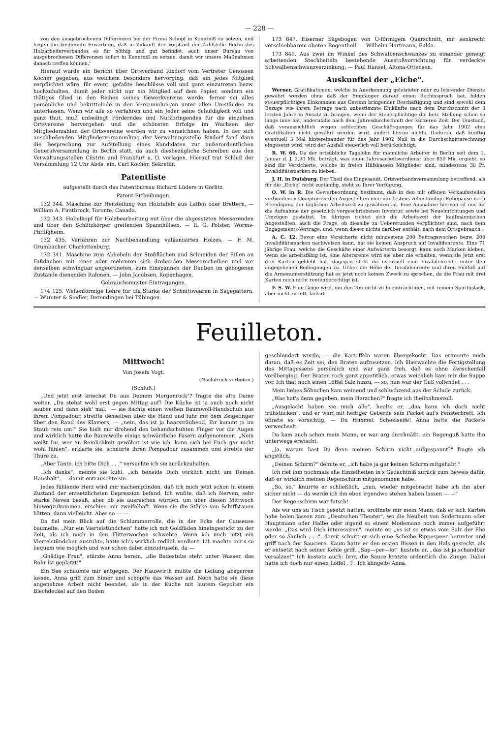— 228 —
von den ausgebrochenen Differenzen bei der Firma Schopf in Kenntniß zu setzen, und hegen die bestimmte Erwartung, daß in Zukunft der Vorstand der Zahlstelle Berlin des Holzarbeiterverbandes es für nöthig und gut befindet, auch unser Bureau von ausgebrochenen Differenzen sofort in Kenntniß zu setzen, damit wir unsere Maßnahmen danach treffen können."
Hierauf wurde ein Bericht über Ortsverband Rixdorf vom Vertreter Genossen Köcher gegeben, aus welchem besonders hervorging, daß ein jedes Mitglied verpflichtet wäre, für event. gefaßte Beschlüsse voll und ganz einzutreten bezw. hochzuhalten, damit jeder nicht nur ein Mitglied auf dem Papier, sondern ein thätiges Glied in den Reihen seines Gewerkvereins werde; ferner sei alles persönliche und bekrittelnde in den Versammlungen unter allen Umständen zu unterlassen. Wenn wir alle so verfahren und ein Jeder seine Schuldigkeit voll und ganz thut, muß unbedingt Förderndes und Nutzbringendes für die einzelnen Ortsvereine hervorgehen und die schönsten Erfolge im Wachsen der Mitgliederzahlen der Ortsvereine werden wir zu verzeichnen haben. In der sich anschließenden Mitgliederversammlung der Verwaltungsstelle Rixdorf fand dann die Besprechung zur Aufstellung eines Kandidaten zur außerordentlichen Generalversammlung in Berlin statt, da auch diesbezügliche Schreiben aus den Verwaltungsstellen Cüstrin und Frankfurt a. O. vorlagen. Hierauf trat Schluß der Versammlung 12 Uhr Abds. ein. Carl Köcher, Sekretär.
Patentliste
aufgestellt durch das Patentbureau Richard Lüders in Görlitz.
Patent-Ertheilungen.
132 344. Maschine zur Herstellung von Holztafeln aus Latten oder Brettern. — William A. Firstbrock, Toronte, Canada.
132 343. Hobelkopf für Holzbearbeitung mit über die abgesetzten Messerenden und über den Schlitzkörper greifenden Spannhülsen. — R. G. Polster, Worms-Pfiffligheim.
132 435. Verfahren zur Nachbehandlung vulkanisirten Holzes. — F. M. Grumbacher, Charlottenburg.
132 341. Maschine zum Abhobeln der Stoßflächen und Schneiden der Rillen an Faßdauben mit einer oder mehreren sich drehenden Messerscheiben und vor denselben schwingbar angeordneten, zum Einspannen der Dauben im gebogenen Zustande dienenden Rahmen. — John Jacobsen, Kopenhagen.
Gebrauchsmuster-Eintragungen.
174 125. Wellenförmige Lehre für die Stärke der Schnittwaaren in Sägegattern. — Wurster & Seidler, Derendingen bei Tübingen.
173 847. Eiserner Sägebogen von U-förmigem Querschnitt, mit senkrecht verschiebbarem oberen Bogentheil. — Wilhelm Hartmann, Fulda.
173 849. Aus zwei im Winkel des Schwalbenschwanzes zu einander geneigt arbeitenden Stechbeiteln bestehende Ausstoßvorrichtung für verdeckte Schwalbenschwanzverzinkung. — Paul Hansel, Altona-Ottensen.
Auskunftei der „Eiche".
Werner. Gratifikationen, welche in Anerkennung geleisteter oder zu leistender Dienste gewährt werden ohne daß der Empfänger darauf einen Rechtsspruch hat, bilden steuerpflichtiges Einkommen aus Gewinn bringender Beschäftigung und sind sowohl dem Bezuge wie ihrem Betrage nach unbestimmte Einkünfte nach dem Durchschnitt der 3 letzten Jahre in Ansatz zu bringen, wenn der Steuerpflichtige die betr. Stellung schon so lange inne hat, andernfalls nach dem Jahresdurchschnitt der kürzeren Zeit. Der Umstand, daß voraussichtlich wegen schlechten Geschäftsganges für das Jahr 1902 eine Gratifikation nicht gewährt werden wird, ändert hieran nichts. Dadurch, daß künftig eventuell 3 Mal hintereinander für das Jahr 1902 Null in die Durchschnittsrechnung eingesetzt wird, wird der Ausfall steuerlich voll berücksichtigt.
R. W. 60. Da der ortsübliche Tagelohn für männliche Arbeiter in Berlin seit dem 1. Januar d. J. 2,90 Mk. beträgt, was einen Jahresarbeitsverdienst über 850 Mk. ergiebt, so sind für Versicherte, welche in freien Hilfskassen Mitglieder sind, mindestens 30 Pf. Invaliditätsmarken zu kleben.
J. H. in Duisburg. Der Theil des Eingesandt, Ortsverbandsversammlung betreffend, als für die „Eiche" nicht zuständig, steht zu Ihrer Verfügung.
O. W. in R. Die Gewerbeordnung bestimmt, daß in den mit offenen Verkaufsstellen verbundenen Comptoiren den Angestellten eine mindestens zehnstündige Ruhepause nach Beendigung der täglichen Arbeitszeit zu gewähren ist. Eine Ausnahme hiervon ist nur für die Aufnahme der gesetzlich vorgeschriebenen Inventur, sowie bei Neueinrichtungen und Umzügen gestattet. Im übrigen richtet sich die Arbeitszeit der kaufmännischen Angestellten, auch die Frage, ob dieselbe zu Ueberstunden verpflichtet sind, nach dem Engagements-Vertrage, und, wenn dieser nichts darüber enthält, nach dem Ortsgebrauch.
A. C. 12. Bevor eine Versicherte nicht mindestens 200 Beitragswochen bezw. 200 Invaliditätsmarken nachweisen kann, hat sie keinen Anspruch auf Invalidenrente. Eine 71 jährige Frau, welche die Geschäfte einer Aufwärterin besorgt, kann noch Marken kleben, wenn sie arbeitsfähig ist, eine Altersrente wird sie aber nie erhalten, wenn sie jetzt erst drei Karten geklebt hat, dagegen steht ihr eventuell eine Invalidenrente unter den angegebenen Bedingungen zu. Ueber die Höhe der Invalidenrente und ihren Einfluß auf die Armenunterstützung hat es jetzt noch keinen Zweck zu sprechen, da die Frau mit drei Karten noch nicht rentenberechtigt ist.
F. S. W. Eine Geige wird, um den Ton nicht zu beeinträchtigen, mit reinem Spirituslack, aber nicht zu fett, lackirt.
Feuilleton.
Mittwoch!
Von Josefa Vogt.
(Nachdruck verboten.)
(Schluß.)
„Und jetzt erst kriechst Du aus Deinem Morgenrock"? fragte die alte Dame weiter. „Du stehst wohl erst gegen Mittag auf? Die Küche ist ja auch noch nicht sauber und dann sieh' mal," — sie fischte einen weißen Baumwoll-Handschuh aus ihrem Pompadour, streifte denselben über die Hand und fuhr mit dem Zeigefinger über den Rand des Klaviers, — „nein, das ist ja haarsträubend, Ihr kommt ja im Staub rein um!" Sie hielt mir drohend den behandschuhten Finger vor die Augen und wirklich hatte die Baumwolle einige schwärzliche Fasern aufgenommen. „Nein weißt Du, wer an Reinlichkeit gewöhnt ist wie ich, kann sich bei Euch gar nicht wohl fühlen", erklärte sie, schnürte ihren Pompadour zusammen und strebte der Thüre zu.
„Aber Tante, ich bitte Dich . . ." versuchte ich sie zurückzuhalten.
„Ich danke", meinte sie kühl, „ich beneide Dich wirklich nicht um Deinen Haushalt", — damit entrauschte sie.
Jedes fühlende Herz wird mir nachempfinden, daß ich mich jetzt schon in einem Zustand der entsetzlichsten Depression befand. Ich wußte, daß ich Nerven, sehr starke Neven besaß, aber ob sie ausreichen würden, um über diesen Mittwoch hinwegzukommen, erschien mir zweifelhaft. Wenn sie die Stärke von Schiffstauen hätten, dann vielleicht. Aber so — —
Da fiel mein Blick auf die Schlummerrolle, die in der Ecke der Causeuse baumelte. „Nur ein Viertelstündchen" hatte ich mit Goldfäden hineingestickt zu der Zeit, als ich noch in den Flitterwochen schwebte. Wenn ich mich jetzt ein Viertelstündchen ausruhte, hatte ich's wirklich redlich verdient. Ich machte mir's so bequem wie möglich und war schon dabei einzudruseln, da —
„Gnädige Frau", stürzte Anna herein, „die Badestube steht unter Wasser, das Rohr ist geplatzt!"
Ein See schäumte mir entgegen. Der Hauswirth mußte die Leitung absperren lassen, Anna griff zum Eimer und schöpfte das Wasser auf. Noch hatte sie diese angenehme Arbeit nicht beendet, als in der Küche mit lautem Gepolter ein Blechdeckel auf den Boden
geschleudert wurde, — die Kartoffeln waren übergekocht. Das erinnerte mich daran, daß es Zeit sei, den Braten aufzusetzen. Ich überwachte die Fertigstellung des Mittagessens persönlich und war ganz froh, daß es ohne Zwischenfall vorüberging. Der Braten roch ganz appetitlich, etwas weichlich kam mir die Suppe vor. Ich that noch einen Löffel Salz hinzu, — so, nun war der Guß vollendet . . .
Mein liebes Söhnchen kam weinend und schluchzend aus der Schule zurück.
„Was hat's denn gegeben, mein Herzchen?" fragte ich theilnahmsvoll.
„Ausgelacht haben sie mich alle", heulte er, „das kann ich doch nicht frühstücken", und er warf mit heftiger Geberde sein Packet auf's Fensterbrett. Ich öffnete es vorsichtig, — Du Himmel: Scheelseife! Anna hatte die Packete verwechselt.
Da kam auch schon mein Mann, er war arg durchnäßt, ein Regenguß hatte ihn unterwegs erwischt.
„Ja, warum hast Du denn meinen Schirm nicht aufgespannt?" fragte ich ängstlich.
„Deinen Schirm?" dehnte er, „ich habe ja gar keinen Schirm mitgehabt."
Ich rief ihm nochmals alle Einzelheiten in's Gedächtniß zurück zum Beweis dafür, daß er wirklich meinen Regenschirm mitgenommen habe.
„So, so," knurrte er schließlich, „nun, wieder mitgebracht habe ich ihn aber sicher nicht — da werde ich ihn eben irgendwo stehen haben lassen — —"
Der Regenschirm war futsch!
Als wir uns zu Tisch gesetzt hatten, eröffnete mir mein Mann, daß er sich Karten habe holen lassen zum „Deutschen Theater", wo die Neuheit von Sudermann oder Hauptmann oder Halbe oder irgend so einem Modemann noch immer aufgeführt werde. „Das wird Dich interessiren", meinte er, „es ist so etwas vom Salz der Ehe oder so ähnlich . . .", damit schnitt er sich eine Scheibe Rippespeer herunter und griff nach der Sauciere. Kaum hatte er den ersten Bissen in den Hals gesteckt, als er entsetzt nach seiner Kehle griff. „Sap—per—lot" hustete er, „das ist ja schandbar versalzen!" Ich kostete auch: brrr, die Sauce kratzte ordentlich die Zunge. Dabei hatte ich doch nur einen Löffel . ? . Ich klingelte Anna.